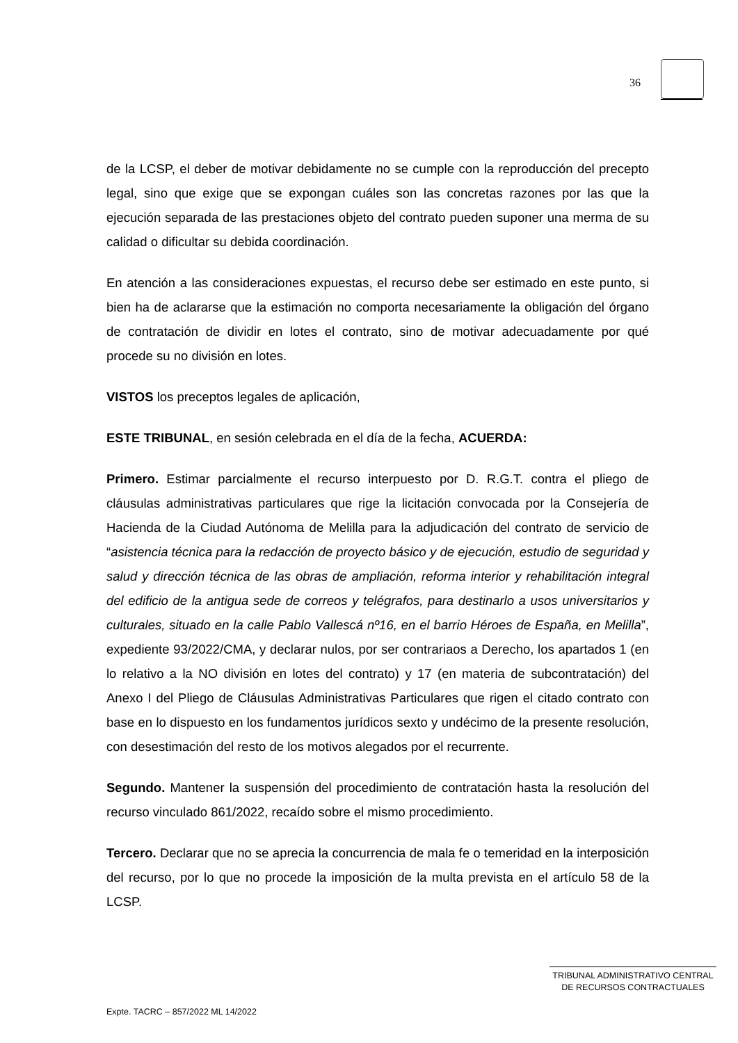36
de la LCSP, el deber de motivar debidamente no se cumple con la reproducción del precepto legal, sino que exige que se expongan cuáles son las concretas razones por las que la ejecución separada de las prestaciones objeto del contrato pueden suponer una merma de su calidad o dificultar su debida coordinación.
En atención a las consideraciones expuestas, el recurso debe ser estimado en este punto, si bien ha de aclararse que la estimación no comporta necesariamente la obligación del órgano de contratación de dividir en lotes el contrato, sino de motivar adecuadamente por qué procede su no división en lotes.
VISTOS los preceptos legales de aplicación,
ESTE TRIBUNAL, en sesión celebrada en el día de la fecha, ACUERDA:
Primero. Estimar parcialmente el recurso interpuesto por D. R.G.T. contra el pliego de cláusulas administrativas particulares que rige la licitación convocada por la Consejería de Hacienda de la Ciudad Autónoma de Melilla para la adjudicación del contrato de servicio de “asistencia técnica para la redacción de proyecto básico y de ejecución, estudio de seguridad y salud y dirección técnica de las obras de ampliación, reforma interior y rehabilitación integral del edificio de la antigua sede de correos y telégrafos, para destinarlo a usos universitarios y culturales, situado en la calle Pablo Vallescá nº16, en el barrio Héroes de España, en Melilla”, expediente 93/2022/CMA, y declarar nulos, por ser contrariaos a Derecho, los apartados 1 (en lo relativo a la NO división en lotes del contrato) y 17 (en materia de subcontratación) del Anexo I del Pliego de Cláusulas Administrativas Particulares que rigen el citado contrato con base en lo dispuesto en los fundamentos jurídicos sexto y undécimo de la presente resolución, con desestimación del resto de los motivos alegados por el recurrente.
Segundo. Mantener la suspensión del procedimiento de contratación hasta la resolución del recurso vinculado 861/2022, recaído sobre el mismo procedimiento.
Tercero. Declarar que no se aprecia la concurrencia de mala fe o temeridad en la interposición del recurso, por lo que no procede la imposición de la multa prevista en el artículo 58 de la LCSP.
TRIBUNAL ADMINISTRATIVO CENTRAL
DE RECURSOS CONTRACTUALES
Expte. TACRC – 857/2022 ML 14/2022